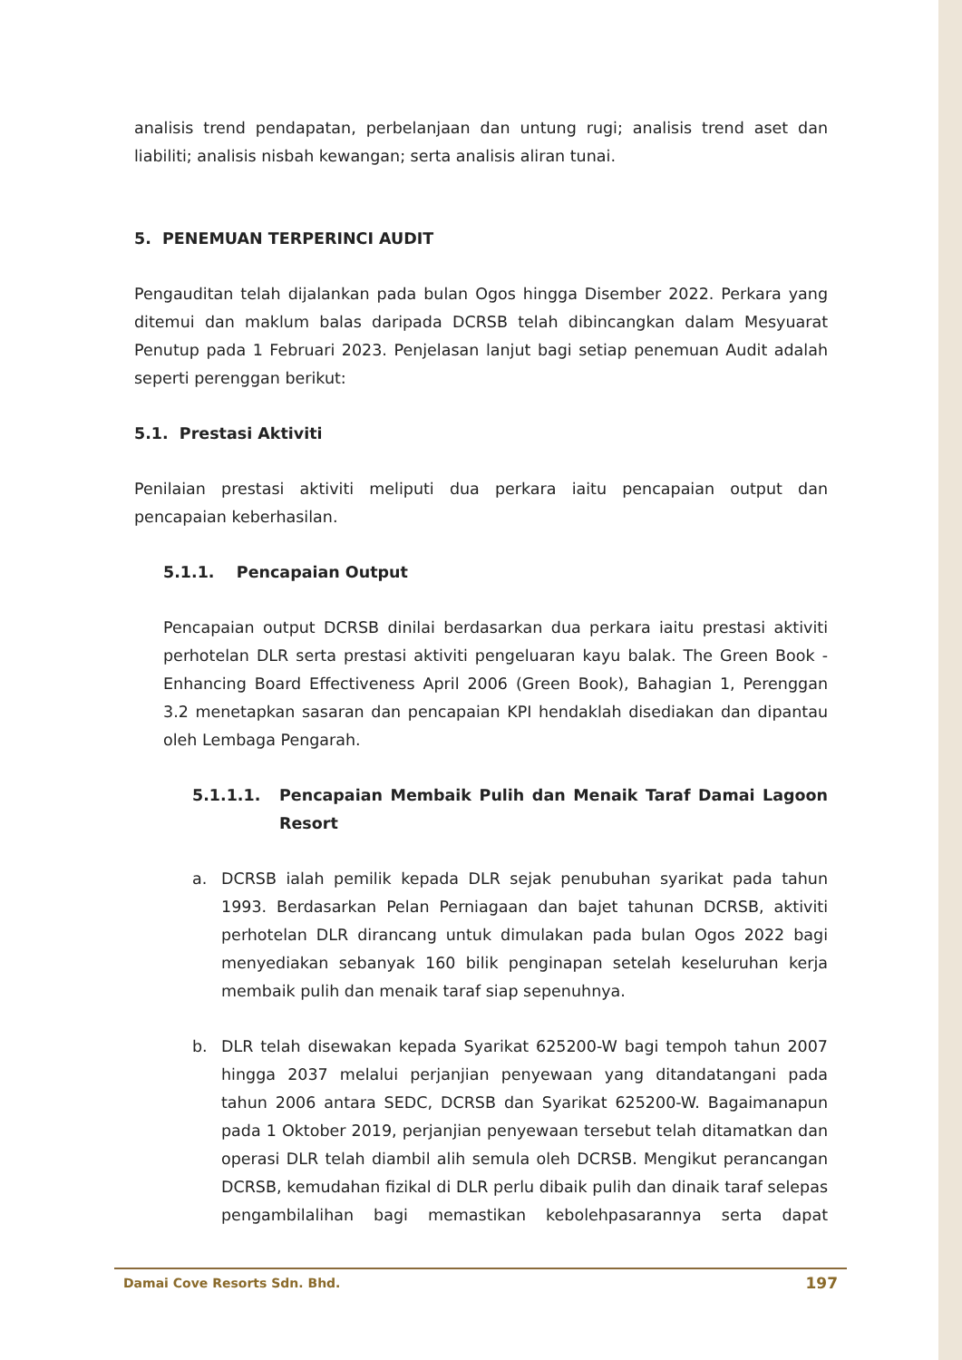analisis trend pendapatan, perbelanjaan dan untung rugi; analisis trend aset dan liabiliti; analisis nisbah kewangan; serta analisis aliran tunai.
5. PENEMUAN TERPERINCI AUDIT
Pengauditan telah dijalankan pada bulan Ogos hingga Disember 2022. Perkara yang ditemui dan maklum balas daripada DCRSB telah dibincangkan dalam Mesyuarat Penutup pada 1 Februari 2023. Penjelasan lanjut bagi setiap penemuan Audit adalah seperti perenggan berikut:
5.1. Prestasi Aktiviti
Penilaian prestasi aktiviti meliputi dua perkara iaitu pencapaian output dan pencapaian keberhasilan.
5.1.1. Pencapaian Output
Pencapaian output DCRSB dinilai berdasarkan dua perkara iaitu prestasi aktiviti perhotelan DLR serta prestasi aktiviti pengeluaran kayu balak. The Green Book - Enhancing Board Effectiveness April 2006 (Green Book), Bahagian 1, Perenggan 3.2 menetapkan sasaran dan pencapaian KPI hendaklah disediakan dan dipantau oleh Lembaga Pengarah.
5.1.1.1. Pencapaian Membaik Pulih dan Menaik Taraf Damai Lagoon Resort
a. DCRSB ialah pemilik kepada DLR sejak penubuhan syarikat pada tahun 1993. Berdasarkan Pelan Perniagaan dan bajet tahunan DCRSB, aktiviti perhotelan DLR dirancang untuk dimulakan pada bulan Ogos 2022 bagi menyediakan sebanyak 160 bilik penginapan setelah keseluruhan kerja membaik pulih dan menaik taraf siap sepenuhnya.
b. DLR telah disewakan kepada Syarikat 625200-W bagi tempoh tahun 2007 hingga 2037 melalui perjanjian penyewaan yang ditandatangani pada tahun 2006 antara SEDC, DCRSB dan Syarikat 625200-W. Bagaimanapun pada 1 Oktober 2019, perjanjian penyewaan tersebut telah ditamatkan dan operasi DLR telah diambil alih semula oleh DCRSB. Mengikut perancangan DCRSB, kemudahan fizikal di DLR perlu dibaik pulih dan dinaik taraf selepas pengambilalihan bagi memastikan kebolehpasarannya serta dapat
Damai Cove Resorts Sdn. Bhd. 197